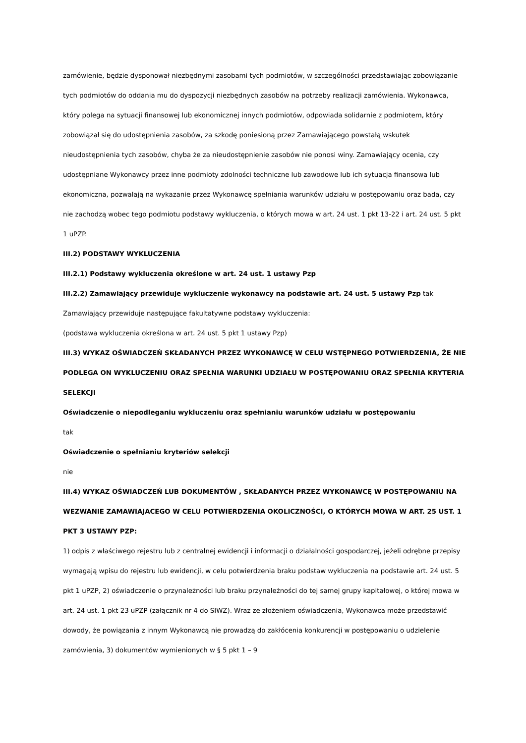zamówienie, będzie dysponował niezbędnymi zasobami tych podmiotów, w szczególności przedstawiając zobowiązanie tych podmiotów do oddania mu do dyspozycji niezbędnych zasobów na potrzeby realizacji zamówienia. Wykonawca, który polega na sytuacji finansowej lub ekonomicznej innych podmiotów, odpowiada solidarnie z podmiotem, który zobowiązał się do udostępnienia zasobów, za szkodę poniesioną przez Zamawiającego powstałą wskutek nieudostępnienia tych zasobów, chyba że za nieudostępnienie zasobów nie ponosi winy. Zamawiający ocenia, czy udostępniane Wykonawcy przez inne podmioty zdolności techniczne lub zawodowe lub ich sytuacja finansowa lub ekonomiczna, pozwalają na wykazanie przez Wykonawcę spełniania warunków udziału w postępowaniu oraz bada, czy nie zachodzą wobec tego podmiotu podstawy wykluczenia, o których mowa w art. 24 ust. 1 pkt 13-22 i art. 24 ust. 5 pkt 1 uPZP.
III.2) PODSTAWY WYKLUCZENIA
III.2.1) Podstawy wykluczenia określone w art. 24 ust. 1 ustawy Pzp
III.2.2) Zamawiający przewiduje wykluczenie wykonawcy na podstawie art. 24 ust. 5 ustawy Pzp tak
Zamawiający przewiduje następujące fakultatywne podstawy wykluczenia:
(podstawa wykluczenia określona w art. 24 ust. 5 pkt 1 ustawy Pzp)
III.3) WYKAZ OŚWIADCZEŃ SKŁADANYCH PRZEZ WYKONAWCĘ W CELU WSTĘPNEGO POTWIERDZENIA, ŻE NIE PODLEGA ON WYKLUCZENIU ORAZ SPEŁNIA WARUNKI UDZIAŁU W POSTĘPOWANIU ORAZ SPEŁNIA KRYTERIA SELEKCJI
Oświadczenie o niepodleganiu wykluczeniu oraz spełnianiu warunków udziału w postępowaniu
tak
Oświadczenie o spełnianiu kryteriów selekcji
nie
III.4) WYKAZ OŚWIADCZEŃ LUB DOKUMENTÓW , SKŁADANYCH PRZEZ WYKONAWCĘ W POSTĘPOWANIU NA WEZWANIE ZAMAWIAJACEGO W CELU POTWIERDZENIA OKOLICZNOŚCI, O KTÓRYCH MOWA W ART. 25 UST. 1 PKT 3 USTAWY PZP:
1) odpis z właściwego rejestru lub z centralnej ewidencji i informacji o działalności gospodarczej, jeżeli odrębne przepisy wymagają wpisu do rejestru lub ewidencji, w celu potwierdzenia braku podstaw wykluczenia na podstawie art. 24 ust. 5 pkt 1 uPZP, 2) oświadczenie o przynależności lub braku przynależności do tej samej grupy kapitałowej, o której mowa w art. 24 ust. 1 pkt 23 uPZP (załącznik nr 4 do SIWZ). Wraz ze złożeniem oświadczenia, Wykonawca może przedstawić dowody, że powiązania z innym Wykonawcą nie prowadzą do zakłócenia konkurencji w postępowaniu o udzielenie zamówienia, 3) dokumentów wymienionych w § 5 pkt 1 – 9